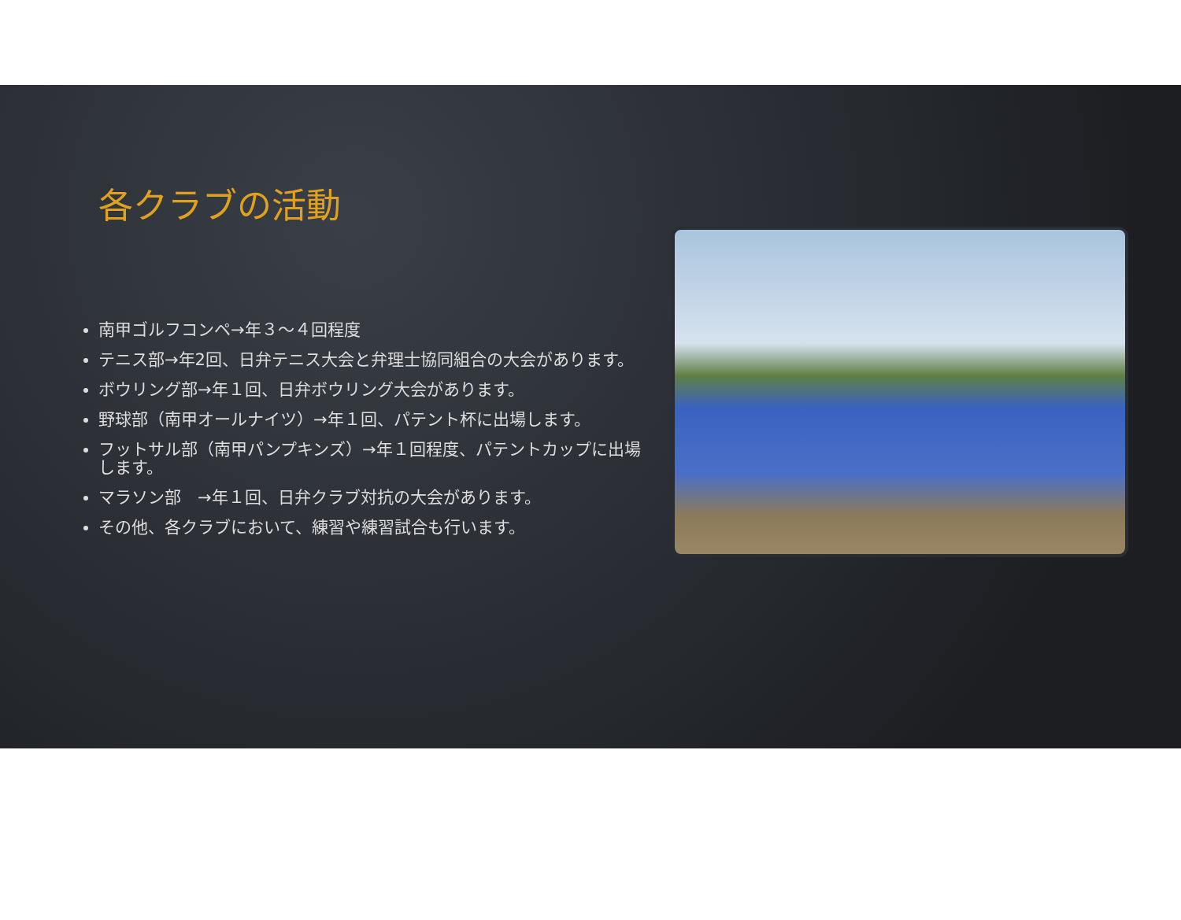各クラブの活動
南甲ゴルフコンペ→年３～４回程度
テニス部→年2回、日弁テニス大会と弁理士協同組合の大会があります。
ボウリング部→年１回、日弁ボウリング大会があります。
野球部（南甲オールナイツ）→年１回、パテント杯に出場します。
フットサル部（南甲パンプキンズ）→年１回程度、パテントカップに出場します。
マラソン部　→年１回、日弁クラブ対抗の大会があります。
その他、各クラブにおいて、練習や練習試合も行います。